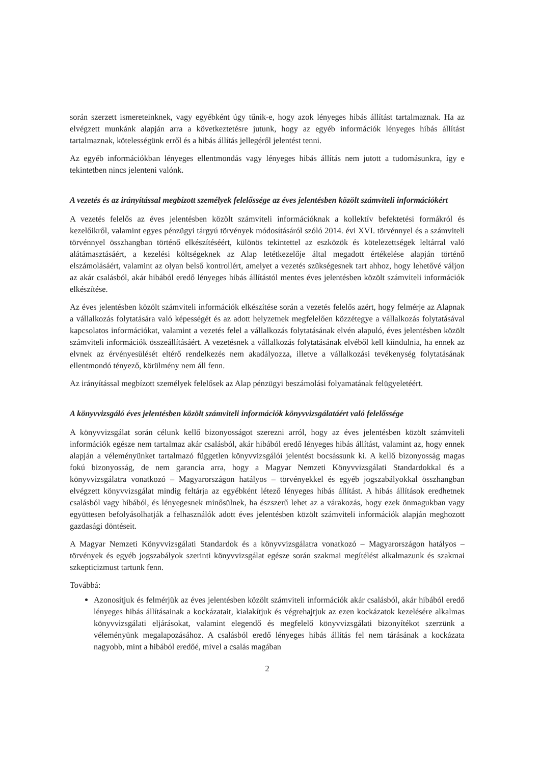során szerzett ismereteinknek, vagy egyébként úgy tűnik-e, hogy azok lényeges hibás állítást tartalmaznak. Ha az elvégzett munkánk alapján arra a következtetésre jutunk, hogy az egyéb információk lényeges hibás állítást tartalmaznak, kötelességünk erről és a hibás állítás jellegéről jelentést tenni.
Az egyéb információkban lényeges ellentmondás vagy lényeges hibás állítás nem jutott a tudomásunkra, így e tekintetben nincs jelenteni valónk.
A vezetés és az irányítással megbízott személyek felelőssége az éves jelentésben közölt számviteli információkért
A vezetés felelős az éves jelentésben közölt számviteli információknak a kollektív befektetési formákról és kezelőikről, valamint egyes pénzügyi tárgyú törvények módosításáról szóló 2014. évi XVI. törvénnyel és a számviteli törvénnyel összhangban történő elkészítéséért, különös tekintettel az eszközök és kötelezettségek leltárral való alátámasztásáért, a kezelési költségeknek az Alap letétkezelője által megadott értékelése alapján történő elszámolásáért, valamint az olyan belső kontrollért, amelyet a vezetés szükségesnek tart ahhoz, hogy lehetővé váljon az akár csalásból, akár hibából eredő lényeges hibás állítástól mentes éves jelentésben közölt számviteli információk elkészítése.
Az éves jelentésben közölt számviteli információk elkészítése során a vezetés felelős azért, hogy felmérje az Alapnak a vállalkozás folytatására való képességét és az adott helyzetnek megfelelően közzétegye a vállalkozás folytatásával kapcsolatos információkat, valamint a vezetés felel a vállalkozás folytatásának elvén alapuló, éves jelentésben közölt számviteli információk összeállításáért. A vezetésnek a vállalkozás folytatásának elvéből kell kiindulnia, ha ennek az elvnek az érvényesülését eltérő rendelkezés nem akadályozza, illetve a vállalkozási tevékenység folytatásának ellentmondó tényező, körülmény nem áll fenn.
Az irányítással megbízott személyek felelősek az Alap pénzügyi beszámolási folyamatának felügyeletéért.
A könyvvizsgáló éves jelentésben közölt számviteli információk könyvvizsgálatáért való felelőssége
A könyvvizsgálat során célunk kellő bizonyosságot szerezni arról, hogy az éves jelentésben közölt számviteli információk egésze nem tartalmaz akár csalásból, akár hibából eredő lényeges hibás állítást, valamint az, hogy ennek alapján a véleményünket tartalmazó független könyvvizsgálói jelentést bocsássunk ki. A kellő bizonyosság magas fokú bizonyosság, de nem garancia arra, hogy a Magyar Nemzeti Könyvvizsgálati Standardokkal és a könyvvizsgálatra vonatkozó – Magyarországon hatályos – törvényekkel és egyéb jogszabályokkal összhangban elvégzett könyvvizsgálat mindig feltárja az egyébként létező lényeges hibás állítást. A hibás állítások eredhetnek csalásból vagy hibából, és lényegesnek minősülnek, ha észszerű lehet az a várakozás, hogy ezek önmagukban vagy együttesen befolyásolhatják a felhasználók adott éves jelentésben közölt számviteli információk alapján meghozott gazdasági döntéseit.
A Magyar Nemzeti Könyvvizsgálati Standardok és a könyvvizsgálatra vonatkozó – Magyarországon hatályos – törvények és egyéb jogszabályok szerinti könyvvizsgálat egésze során szakmai megítélést alkalmazunk és szakmai szkepticizmust tartunk fenn.
Továbbá:
Azonosítjuk és felmérjük az éves jelentésben közölt számviteli információk akár csalásból, akár hibából eredő lényeges hibás állításainak a kockázatait, kialakítjuk és végrehajtjuk az ezen kockázatok kezelésére alkalmas könyvvizsgálati eljárásokat, valamint elegendő és megfelelő könyvvizsgálati bizonyítékot szerzünk a véleményünk megalapozásához. A csalásból eredő lényeges hibás állítás fel nem tárásának a kockázata nagyobb, mint a hibából eredőé, mivel a csalás magában
2